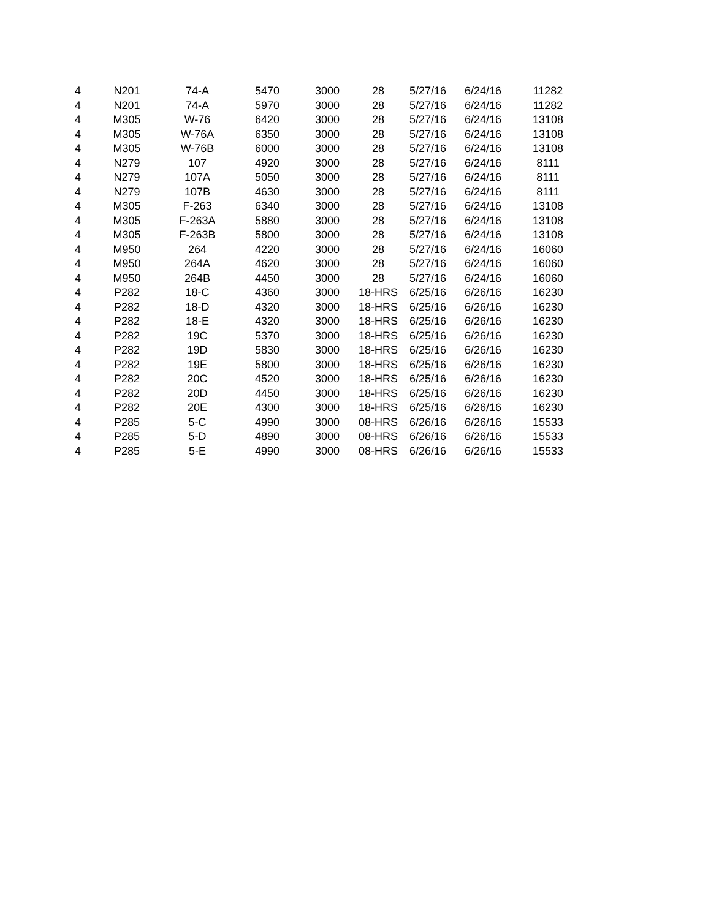| 4 | N201 | 74-A | 5470 | 3000 | 28 | 5/27/16 | 6/24/16 | 11282 |
| 4 | N201 | 74-A | 5970 | 3000 | 28 | 5/27/16 | 6/24/16 | 11282 |
| 4 | M305 | W-76 | 6420 | 3000 | 28 | 5/27/16 | 6/24/16 | 13108 |
| 4 | M305 | W-76A | 6350 | 3000 | 28 | 5/27/16 | 6/24/16 | 13108 |
| 4 | M305 | W-76B | 6000 | 3000 | 28 | 5/27/16 | 6/24/16 | 13108 |
| 4 | N279 | 107 | 4920 | 3000 | 28 | 5/27/16 | 6/24/16 | 8111 |
| 4 | N279 | 107A | 5050 | 3000 | 28 | 5/27/16 | 6/24/16 | 8111 |
| 4 | N279 | 107B | 4630 | 3000 | 28 | 5/27/16 | 6/24/16 | 8111 |
| 4 | M305 | F-263 | 6340 | 3000 | 28 | 5/27/16 | 6/24/16 | 13108 |
| 4 | M305 | F-263A | 5880 | 3000 | 28 | 5/27/16 | 6/24/16 | 13108 |
| 4 | M305 | F-263B | 5800 | 3000 | 28 | 5/27/16 | 6/24/16 | 13108 |
| 4 | M950 | 264 | 4220 | 3000 | 28 | 5/27/16 | 6/24/16 | 16060 |
| 4 | M950 | 264A | 4620 | 3000 | 28 | 5/27/16 | 6/24/16 | 16060 |
| 4 | M950 | 264B | 4450 | 3000 | 28 | 5/27/16 | 6/24/16 | 16060 |
| 4 | P282 | 18-C | 4360 | 3000 | 18-HRS | 6/25/16 | 6/26/16 | 16230 |
| 4 | P282 | 18-D | 4320 | 3000 | 18-HRS | 6/25/16 | 6/26/16 | 16230 |
| 4 | P282 | 18-E | 4320 | 3000 | 18-HRS | 6/25/16 | 6/26/16 | 16230 |
| 4 | P282 | 19C | 5370 | 3000 | 18-HRS | 6/25/16 | 6/26/16 | 16230 |
| 4 | P282 | 19D | 5830 | 3000 | 18-HRS | 6/25/16 | 6/26/16 | 16230 |
| 4 | P282 | 19E | 5800 | 3000 | 18-HRS | 6/25/16 | 6/26/16 | 16230 |
| 4 | P282 | 20C | 4520 | 3000 | 18-HRS | 6/25/16 | 6/26/16 | 16230 |
| 4 | P282 | 20D | 4450 | 3000 | 18-HRS | 6/25/16 | 6/26/16 | 16230 |
| 4 | P282 | 20E | 4300 | 3000 | 18-HRS | 6/25/16 | 6/26/16 | 16230 |
| 4 | P285 | 5-C | 4990 | 3000 | 08-HRS | 6/26/16 | 6/26/16 | 15533 |
| 4 | P285 | 5-D | 4890 | 3000 | 08-HRS | 6/26/16 | 6/26/16 | 15533 |
| 4 | P285 | 5-E | 4990 | 3000 | 08-HRS | 6/26/16 | 6/26/16 | 15533 |